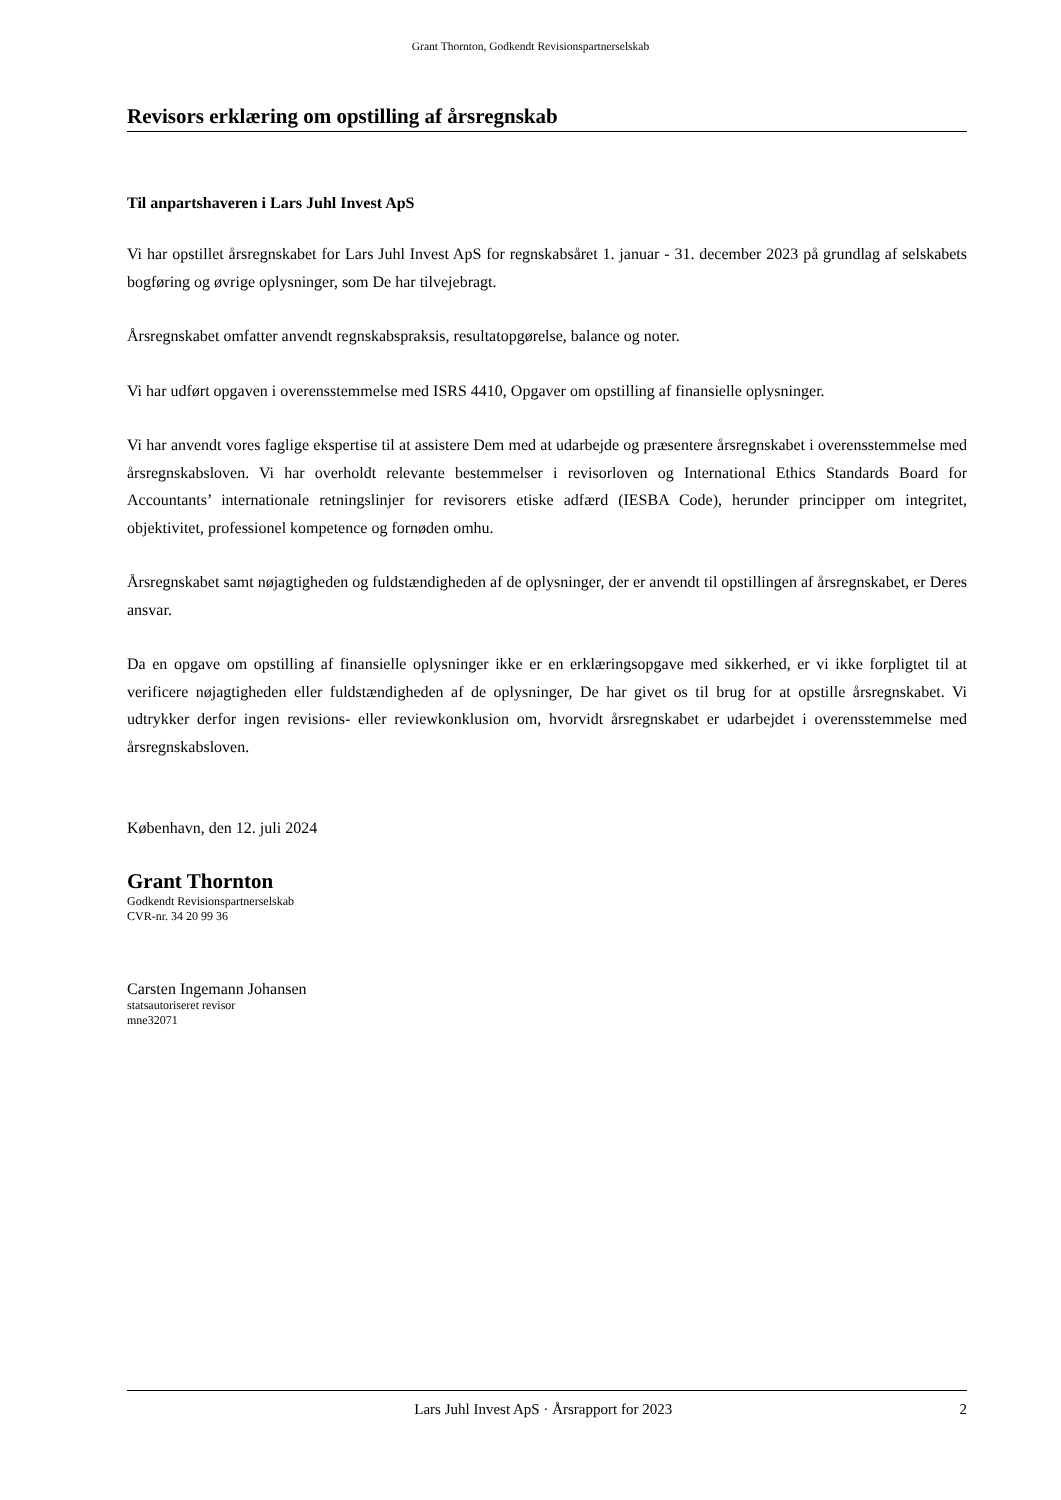Grant Thornton, Godkendt Revisionspartnerselskab
Revisors erklæring om opstilling af årsregnskab
Til anpartshaveren i Lars Juhl Invest ApS
Vi har opstillet årsregnskabet for Lars Juhl Invest ApS for regnskabsåret 1. januar - 31. december 2023 på grundlag af selskabets bogføring og øvrige oplysninger, som De har tilvejebragt.
Årsregnskabet omfatter anvendt regnskabspraksis, resultatopgørelse, balance og noter.
Vi har udført opgaven i overensstemmelse med ISRS 4410, Opgaver om opstilling af finansielle oplysninger.
Vi har anvendt vores faglige ekspertise til at assistere Dem med at udarbejde og præsentere årsregnskabet i overensstemmelse med årsregnskabsloven. Vi har overholdt relevante bestemmelser i revisorloven og International Ethics Standards Board for Accountants’ internationale retningslinjer for revisorers etiske adfærd (IESBA Code), herunder principper om integritet, objektivitet, professionel kompetence og fornøden omhu.
Årsregnskabet samt nøjagtigheden og fuldstændigheden af de oplysninger, der er anvendt til opstillingen af årsregnskabet, er Deres ansvar.
Da en opgave om opstilling af finansielle oplysninger ikke er en erklæringsopgave med sikkerhed, er vi ikke forpligtet til at verificere nøjagtigheden eller fuldstændigheden af de oplysninger, De har givet os til brug for at opstille årsregnskabet. Vi udtrykker derfor ingen revisions- eller reviewkonklusion om, hvorvidt årsregnskabet er udarbejdet i overensstemmelse med årsregnskabsloven.
København, den 12. juli 2024
Grant Thornton
Godkendt Revisionspartnerselskab
CVR-nr. 34 20 99 36
Carsten Ingemann Johansen
statsautoriseret revisor
mne32071
Lars Juhl Invest ApS · Årsrapport for 2023 2